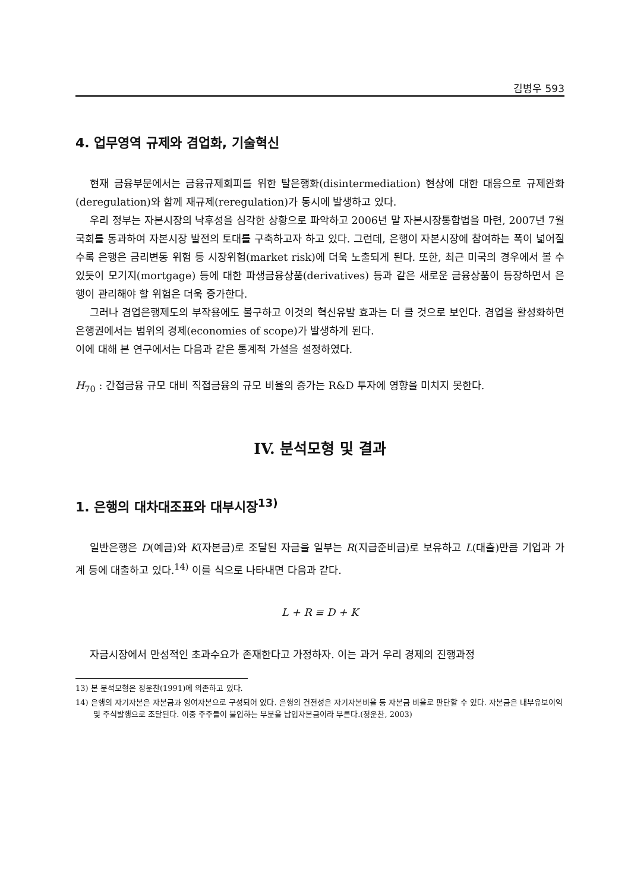김병우 593
4. 업무영역 규제와 겸업화, 기술혁신
현재 금융부문에서는 금융규제회피를 위한 탈은행화(disintermediation) 현상에 대한 대응으로 규제완화(deregulation)와 함께 재규제(reregulation)가 동시에 발생하고 있다.
우리 정부는 자본시장의 낙후성을 심각한 상황으로 파악하고 2006년 말 자본시장통합법을 마련, 2007년 7월 국회를 통과하여 자본시장 발전의 토대를 구축하고자 하고 있다. 그런데, 은행이 자본시장에 참여하는 폭이 넓어질수록 은행은 금리변동 위험 등 시장위험(market risk)에 더욱 노출되게 된다. 또한, 최근 미국의 경우에서 볼 수 있듯이 모기지(mortgage) 등에 대한 파생금융상품(derivatives) 등과 같은 새로운 금융상품이 등장하면서 은행이 관리해야 할 위험은 더욱 증가한다.
그러나 겸업은행제도의 부작용에도 불구하고 이것의 혁신유발 효과는 더 클 것으로 보인다. 겸업을 활성화하면 은행권에서는 범위의 경제(economies of scope)가 발생하게 된다.
이에 대해 본 연구에서는 다음과 같은 통계적 가설을 설정하였다.
H<sub>70</sub> : 간접금융 규모 대비 직접금융의 규모 비율의 증가는 R&D 투자에 영향을 미치지 못한다.
IV. 분석모형 및 결과
1. 은행의 대차대조표와 대부시장<sup>13)</sup>
일반은행은 D(예금)와 K(자본금)로 조달된 자금을 일부는 R(지급준비금)로 보유하고 L(대출)만큼 기업과 가계 등에 대출하고 있다.<sup>14)</sup> 이를 식으로 나타내면 다음과 같다.
L + R ≡ D + K
자금시장에서 만성적인 초과수요가 존재한다고 가정하자. 이는 과거 우리 경제의 진행과정
13) 본 분석모형은 정운찬(1991)에 의존하고 있다.
14) 은행의 자기자본은 자본금과 잉여자본으로 구성되어 있다. 은행의 건전성은 자기자본비율 등 자본금 비율로 판단할 수 있다. 자본금은 내부유보이익 및 주식발행으로 조달된다. 이중 주주들이 불입하는 부분을 납입자본금이라 부른다.(정운찬, 2003)